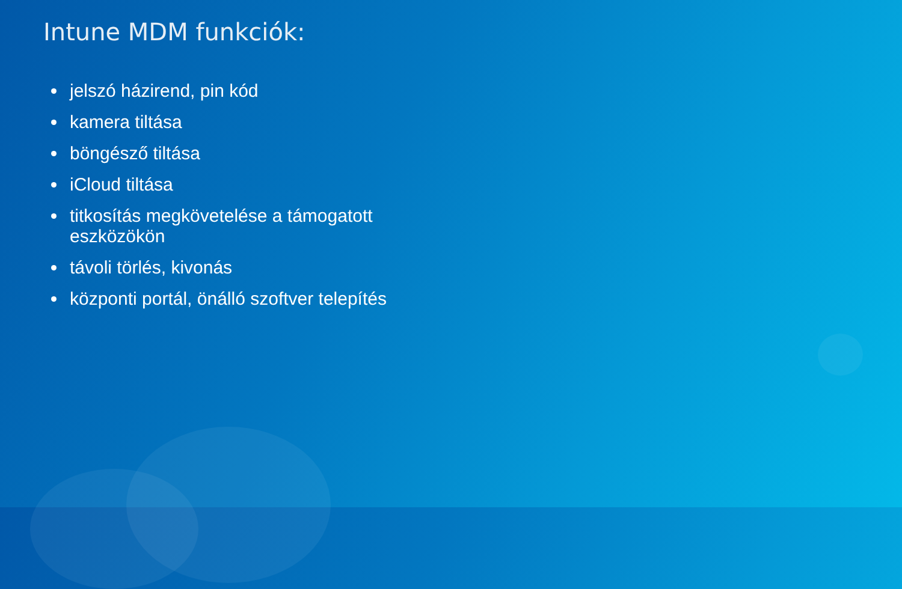Intune MDM funkciók:
jelszó házirend, pin kód
kamera tiltása
böngésző tiltása
iCloud tiltása
titkosítás megkövetelése a támogatott eszközökön
távoli törlés, kivonás
központi portál, önálló szoftver telepítés